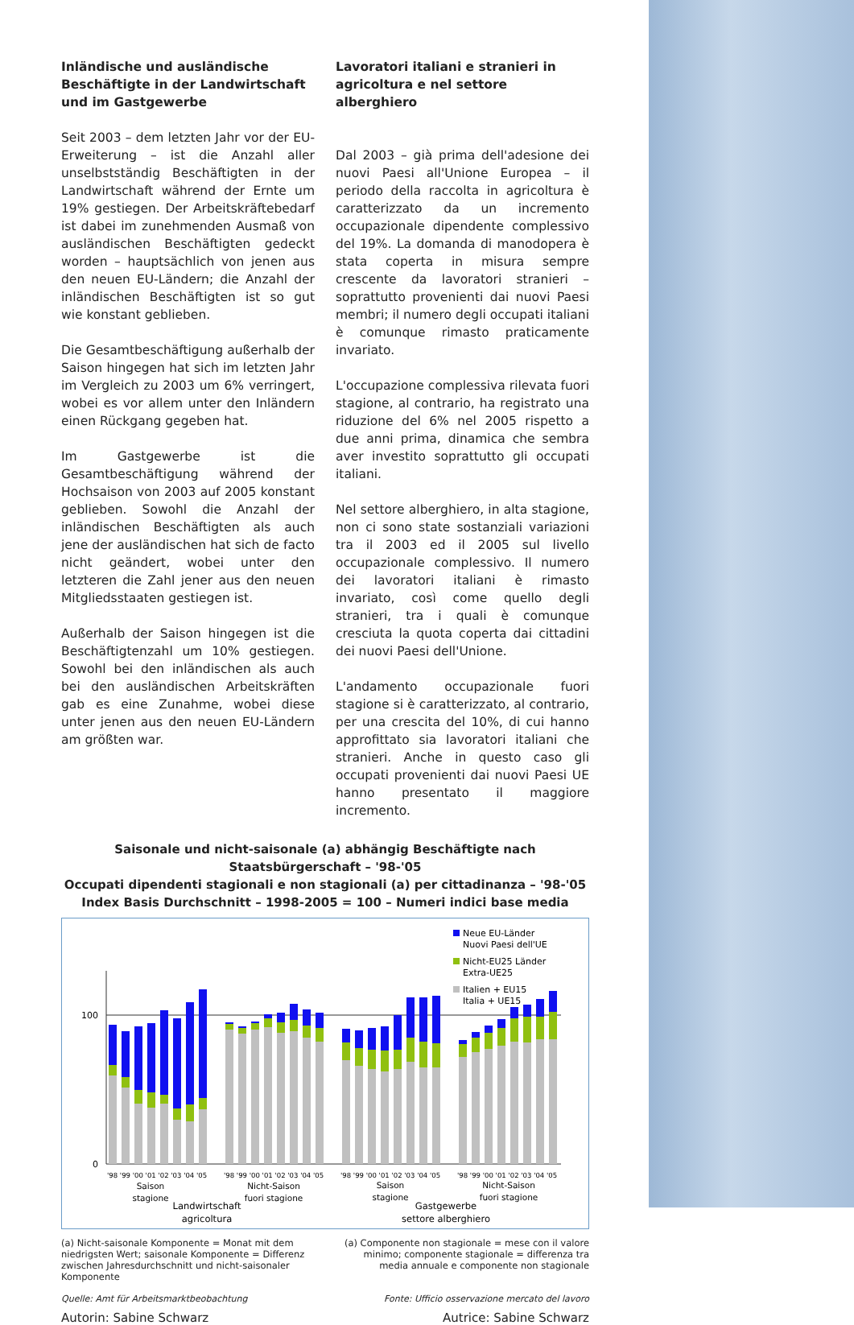Inländische und ausländische Beschäftigte in der Landwirtschaft und im Gastgewerbe
Seit 2003 – dem letzten Jahr vor der EU-Erweiterung – ist die Anzahl aller unselbstständig Beschäftigten in der Landwirtschaft während der Ernte um 19% gestiegen. Der Arbeitskräftebedarf ist dabei im zunehmenden Ausmaß von ausländischen Beschäftigten gedeckt worden – hauptsächlich von jenen aus den neuen EU-Ländern; die Anzahl der inländischen Beschäftigten ist so gut wie konstant geblieben.
Die Gesamtbeschäftigung außerhalb der Saison hingegen hat sich im letzten Jahr im Vergleich zu 2003 um 6% verringert, wobei es vor allem unter den Inländern einen Rückgang gegeben hat.
Im Gastgewerbe ist die Gesamtbeschäftigung während der Hochsaison von 2003 auf 2005 konstant geblieben. Sowohl die Anzahl der inländischen Beschäftigten als auch jene der ausländischen hat sich de facto nicht geändert, wobei unter den letzteren die Zahl jener aus den neuen Mitgliedsstaaten gestiegen ist.
Außerhalb der Saison hingegen ist die Beschäftigtenzahl um 10% gestiegen. Sowohl bei den inländischen als auch bei den ausländischen Arbeitskräften gab es eine Zunahme, wobei diese unter jenen aus den neuen EU-Ländern am größten war.
Lavoratori italiani e stranieri in agricoltura e nel settore alberghiero
Dal 2003 – già prima dell'adesione dei nuovi Paesi all'Unione Europea – il periodo della raccolta in agricoltura è caratterizzato da un incremento occupazionale dipendente complessivo del 19%. La domanda di manodopera è stata coperta in misura sempre crescente da lavoratori stranieri – soprattutto provenienti dai nuovi Paesi membri; il numero degli occupati italiani è comunque rimasto praticamente invariato.
L'occupazione complessiva rilevata fuori stagione, al contrario, ha registrato una riduzione del 6% nel 2005 rispetto a due anni prima, dinamica che sembra aver investito soprattutto gli occupati italiani.
Nel settore alberghiero, in alta stagione, non ci sono state sostanziali variazioni tra il 2003 ed il 2005 sul livello occupazionale complessivo. Il numero dei lavoratori italiani è rimasto invariato, così come quello degli stranieri, tra i quali è comunque cresciuta la quota coperta dai cittadini dei nuovi Paesi dell'Unione.
L'andamento occupazionale fuori stagione si è caratterizzato, al contrario, per una crescita del 10%, di cui hanno approfittato sia lavoratori italiani che stranieri. Anche in questo caso gli occupati provenienti dai nuovi Paesi UE hanno presentato il maggiore incremento.
Saisonale und nicht-saisonale (a) abhängig Beschäftigte nach Staatsbürgerschaft – '98-'05
Occupati dipendenti stagionali e non stagionali (a) per cittadinanza – '98-'05
Index Basis Durchschnitt – 1998-2005 = 100 – Numeri indici base media
Neue EU-Länder
Nuovi Paesi dell'UE
Nicht-EU25 Länder
Extra-UE25
Italien + EU15
Italia + UE15
100
0
'98 '99 '00 '01 '02 '03 '04 '05
'98 '99 '00 '01 '02 '03 '04 '05
'98 '99 '00 '01 '02 '03 '04 '05
'98 '99 '00 '01 '02 '03 '04 '05
Saison
stagione
Nicht-Saison
fuori stagione
Saison
stagione
Nicht-Saison
fuori stagione
Landwirtschaft
agricoltura
Gastgewerbe
settore alberghiero
(a) Nicht-saisonale Komponente = Monat mit dem niedrigsten Wert; saisonale Komponente = Differenz zwischen Jahresdurchschnitt und nicht-saisonaler Komponente
(a) Componente non stagionale = mese con il valore minimo; componente stagionale = differenza tra media annuale e componente non stagionale
Quelle: Amt für Arbeitsmarktbeobachtung Fonte: Ufficio osservazione mercato del lavoro
Autorin: Sabine Schwarz Autrice: Sabine Schwarz